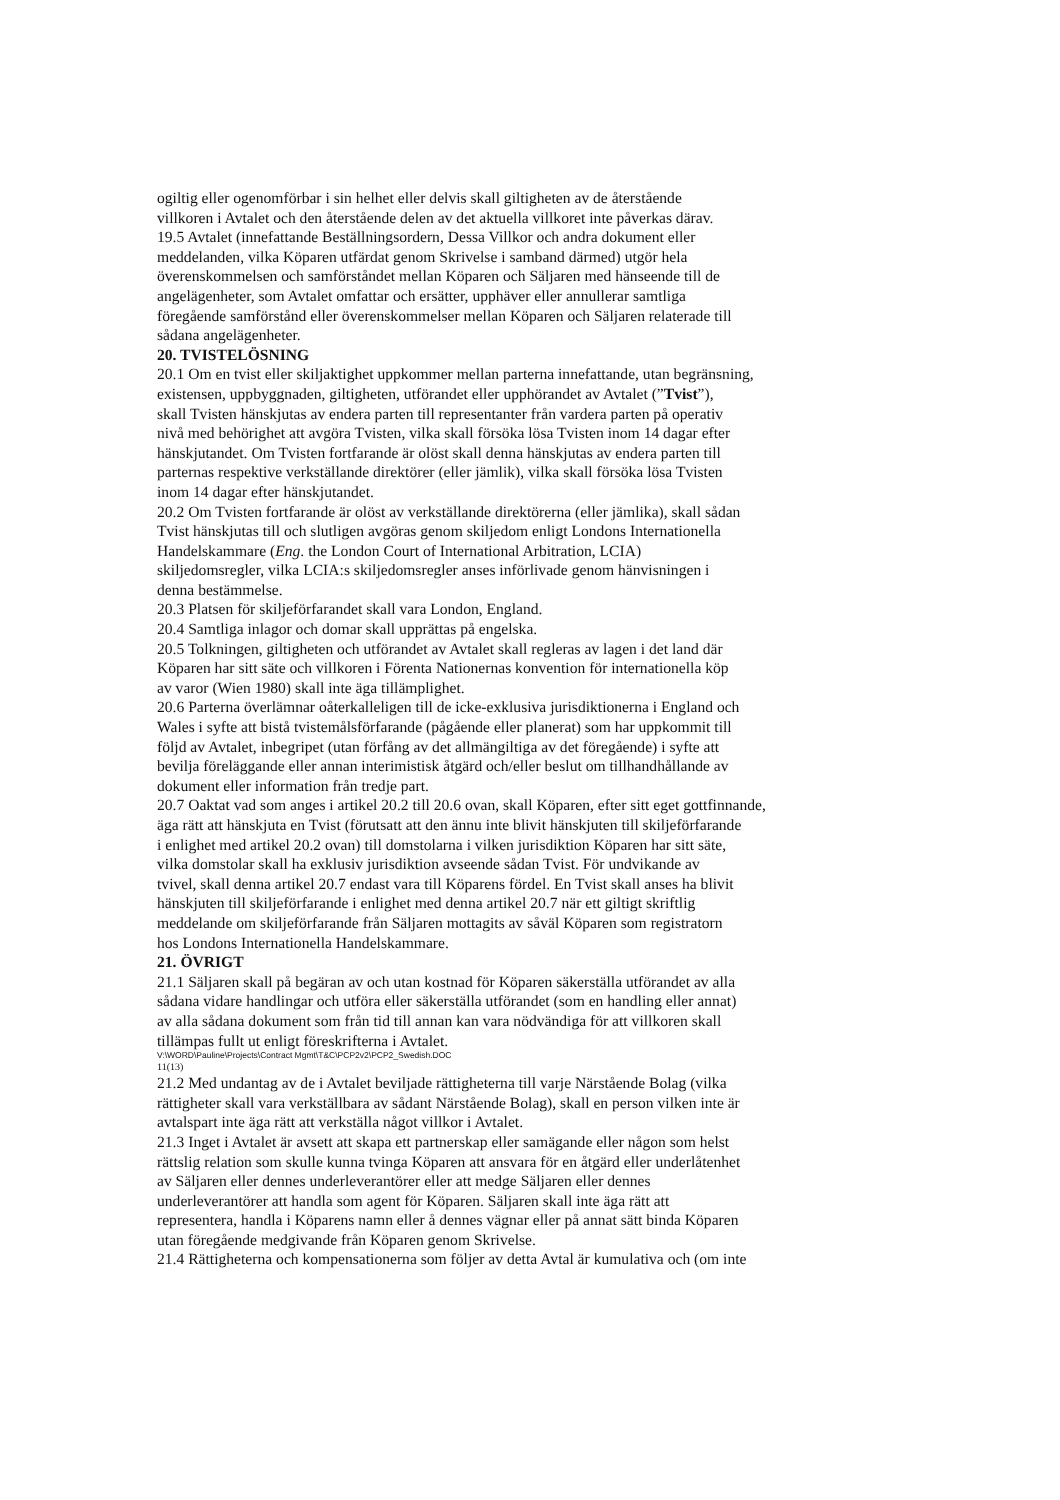ogiltig eller ogenomförbar i sin helhet eller delvis skall giltigheten av de återstående
villkoren i Avtalet och den återstående delen av det aktuella villkoret inte påverkas därav.
19.5 Avtalet (innefattande Beställningsordern, Dessa Villkor och andra dokument eller
meddelanden, vilka Köparen utfärdat genom Skrivelse i samband därmed) utgör hela
överenskommelsen och samförståndet mellan Köparen och Säljaren med hänseende till de
angelägenheter, som Avtalet omfattar och ersätter, upphäver eller annullerar samtliga
föregående samförstånd eller överenskommelser mellan Köparen och Säljaren relaterade till
sådana angelägenheter.
20. TVISTELÖSNING
20.1 Om en tvist eller skiljaktighet uppkommer mellan parterna innefattande, utan begränsning,
existensen, uppbyggnaden, giltigheten, utförandet eller upphörandet av Avtalet (”Tvist”),
skall Tvisten hänskjutas av endera parten till representanter från vardera parten på operativ
nivå med behörighet att avgöra Tvisten, vilka skall försöka lösa Tvisten inom 14 dagar efter
hänskjutandet. Om Tvisten fortfarande är olöst skall denna hänskjutas av endera parten till
parternas respektive verkställande direktörer (eller jämlik), vilka skall försöka lösa Tvisten
inom 14 dagar efter hänskjutandet.
20.2 Om Tvisten fortfarande är olöst av verkställande direktörerna (eller jämlika), skall sådan
Tvist hänskjutas till och slutligen avgöras genom skiljedom enligt Londons Internationella
Handelskammare (Eng. the London Court of International Arbitration, LCIA)
skiljedomsregler, vilka LCIA:s skiljedomsregler anses införlivade genom hänvisningen i
denna bestämmelse.
20.3 Platsen för skiljeförfarandet skall vara London, England.
20.4 Samtliga inlagor och domar skall upprättas på engelska.
20.5 Tolkningen, giltigheten och utförandet av Avtalet skall regleras av lagen i det land där
Köparen har sitt säte och villkoren i Förenta Nationernas konvention för internationella köp
av varor (Wien 1980) skall inte äga tillämplighet.
20.6 Parterna överlämnar oåterkalleligen till de icke-exklusiva jurisdiktionerna i England och
Wales i syfte att bistå tvistemålsförfarande (pågående eller planerat) som har uppkommit till
följd av Avtalet, inbegripet (utan förfång av det allmängiltiga av det föregående) i syfte att
bevilja föreläggande eller annan interimistisk åtgärd och/eller beslut om tillhandhållande av
dokument eller information från tredje part.
20.7 Oaktat vad som anges i artikel 20.2 till 20.6 ovan, skall Köparen, efter sitt eget gottfinnande,
äga rätt att hänskjuta en Tvist (förutsatt att den ännu inte blivit hänskjuten till skiljeförfarande
i enlighet med artikel 20.2 ovan) till domstolarna i vilken jurisdiktion Köparen har sitt säte,
vilka domstolar skall ha exklusiv jurisdiktion avseende sådan Tvist. För undvikande av
tvivel, skall denna artikel 20.7 endast vara till Köparens fördel. En Tvist skall anses ha blivit
hänskjuten till skiljeförfarande i enlighet med denna artikel 20.7 när ett giltigt skriftlig
meddelande om skiljeförfarande från Säljaren mottagits av såväl Köparen som registratorn
hos Londons Internationella Handelskammare.
21. ÖVRIGT
21.1 Säljaren skall på begäran av och utan kostnad för Köparen säkerställa utförandet av alla
sådana vidare handlingar och utföra eller säkerställa utförandet (som en handling eller annat)
av alla sådana dokument som från tid till annan kan vara nödvändiga för att villkoren skall
tillämpas fullt ut enligt föreskrifterna i Avtalet.
V:\WORD\Pauline\Projects\Contract Mgmt\T&C\PCP2v2\PCP2_Swedish.DOC
11(13)
21.2 Med undantag av de i Avtalet beviljade rättigheterna till varje Närstående Bolag (vilka
rättigheter skall vara verkställbara av sådant Närstående Bolag), skall en person vilken inte är
avtalspart inte äga rätt att verkställa något villkor i Avtalet.
21.3 Inget i Avtalet är avsett att skapa ett partnerskap eller samägande eller någon som helst
rättslig relation som skulle kunna tvinga Köparen att ansvara för en åtgärd eller underlåtenhet
av Säljaren eller dennes underleverantörer eller att medge Säljaren eller dennes
underleverantörer att handla som agent för Köparen. Säljaren skall inte äga rätt att
representera, handla i Köparens namn eller å dennes vägnar eller på annat sätt binda Köparen
utan föregående medgivande från Köparen genom Skrivelse.
21.4 Rättigheterna och kompensationerna som följer av detta Avtal är kumulativa och (om inte